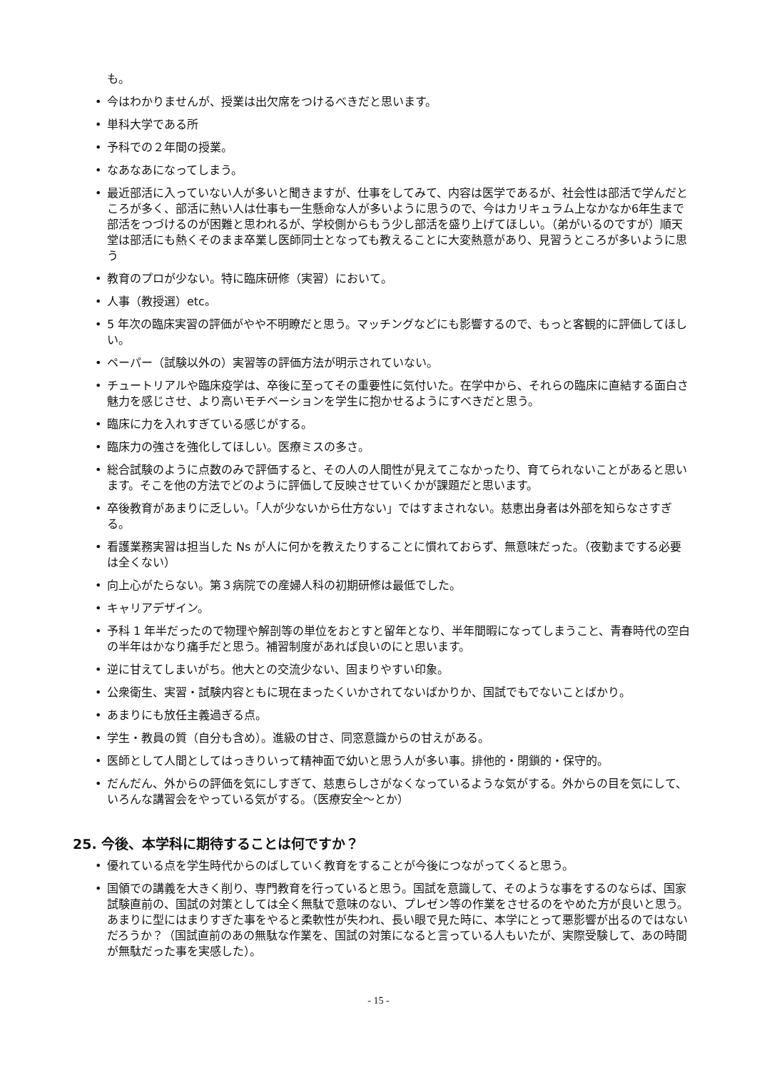も。
• 今はわかりませんが、授業は出欠席をつけるべきだと思います。
• 単科大学である所
• 予科での２年間の授業。
• なあなあになってしまう。
• 最近部活に入っていない人が多いと聞きますが、仕事をしてみて、内容は医学であるが、社会性は部活で学んだところが多く、部活に熱い人は仕事も一生懸命な人が多いように思うので、今はカリキュラム上なかなか6年生まで部活をつづけるのが困難と思われるが、学校側からもう少し部活を盛り上げてほしい。（弟がいるのですが）順天堂は部活にも熱くそのまま卒業し医師同士となっても教えることに大変熱意があり、見習うところが多いように思う
• 教育のプロが少ない。特に臨床研修（実習）において。
• 人事（教授選）etc。
• 5 年次の臨床実習の評価がやや不明瞭だと思う。マッチングなどにも影響するので、もっと客観的に評価してほしい。
• ペーパー（試験以外の）実習等の評価方法が明示されていない。
• チュートリアルや臨床疫学は、卒後に至ってその重要性に気付いた。在学中から、それらの臨床に直結する面白さ魅力を感じさせ、より高いモチベーションを学生に抱かせるようにすべきだと思う。
• 臨床に力を入れすぎている感じがする。
• 臨床力の強さを強化してほしい。医療ミスの多さ。
• 総合試験のように点数のみで評価すると、その人の人間性が見えてこなかったり、育てられないことがあると思います。そこを他の方法でどのように評価して反映させていくかが課題だと思います。
• 卒後教育があまりに乏しい。「人が少ないから仕方ない」ではすまされない。慈恵出身者は外部を知らなさすぎる。
• 看護業務実習は担当した Ns が人に何かを教えたりすることに慣れておらず、無意味だった。（夜勤までする必要は全くない）
• 向上心がたらない。第３病院での産婦人科の初期研修は最低でした。
• キャリアデザイン。
• 予科 1 年半だったので物理や解剖等の単位をおとすと留年となり、半年間暇になってしまうこと、青春時代の空白の半年はかなり痛手だと思う。補習制度があれば良いのにと思います。
• 逆に甘えてしまいがち。他大との交流少ない、固まりやすい印象。
• 公衆衛生、実習・試験内容ともに現在まったくいかされてないばかりか、国試でもでないことばかり。
• あまりにも放任主義過ぎる点。
• 学生・教員の質（自分も含め）。進級の甘さ、同窓意識からの甘えがある。
• 医師として人間としてはっきりいって精神面で幼いと思う人が多い事。排他的・閉鎖的・保守的。
• だんだん、外からの評価を気にしすぎて、慈恵らしさがなくなっているような気がする。外からの目を気にして、いろんな講習会をやっている気がする。（医療安全～とか）
25. 今後、本学科に期待することは何ですか？
• 優れている点を学生時代からのばしていく教育をすることが今後につながってくると思う。
• 国領での講義を大きく削り、専門教育を行っていると思う。国試を意識して、そのような事をするのならば、国家試験直前の、国試の対策としては全く無駄で意味のない、プレゼン等の作業をさせるのをやめた方が良いと思う。あまりに型にはまりすぎた事をやると柔軟性が失われ、長い眼で見た時に、本学にとって悪影響が出るのではないだろうか？（国試直前のあの無駄な作業を、国試の対策になると言っている人もいたが、実際受験して、あの時間が無駄だった事を実感した）。
- 15 -